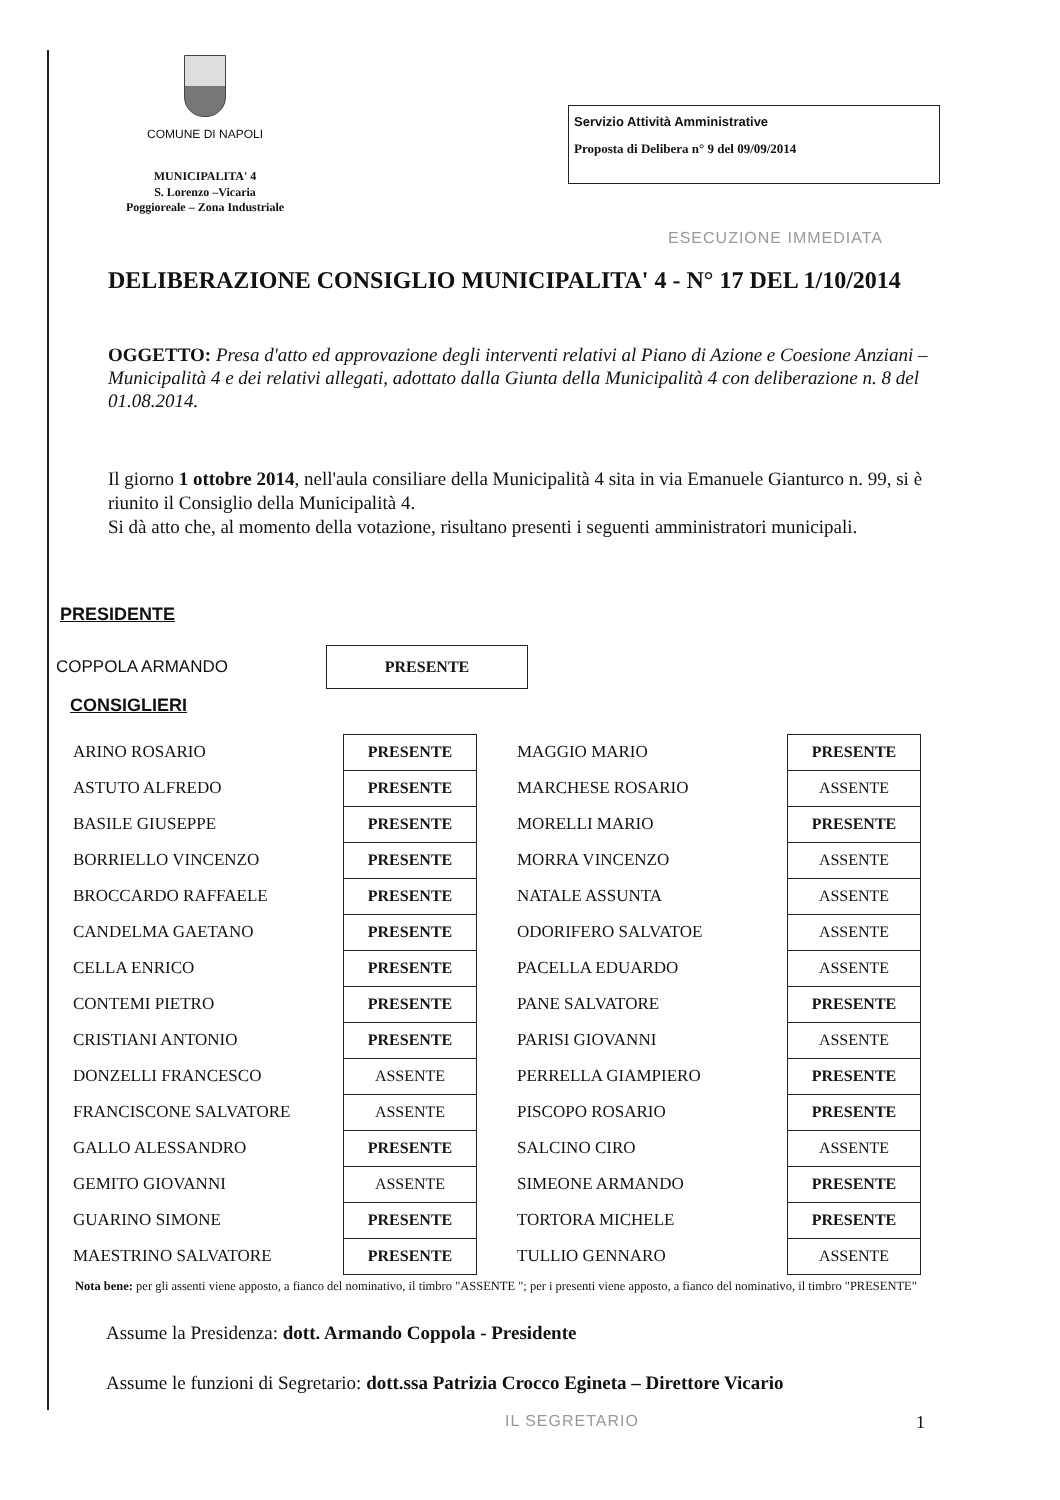COMUNE DI NAPOLI
MUNICIPALITA' 4
S. Lorenzo –Vicaria
Poggioreale – Zona Industriale
Servizio Attività Amministrative
Proposta di Delibera n° 9 del 09/09/2014
ESECUZIONE IMMEDIATA
DELIBERAZIONE CONSIGLIO MUNICIPALITA' 4 - N° 17 DEL 1/10/2014
OGGETTO: Presa d'atto ed approvazione degli interventi relativi al Piano di Azione e Coesione Anziani – Municipalità 4 e dei relativi allegati, adottato dalla Giunta della Municipalità 4 con deliberazione n. 8 del 01.08.2014.
Il giorno 1 ottobre 2014, nell'aula consiliare della Municipalità 4 sita in via Emanuele Gianturco n. 99, si è riunito il Consiglio della Municipalità 4.
Si dà atto che, al momento della votazione, risultano presenti i seguenti amministratori municipali.
PRESIDENTE
COPPOLA ARMANDO PRESENTE
CONSIGLIERI
| ARINO ROSARIO | PRESENTE | MAGGIO MARIO | PRESENTE |
| ASTUTO ALFREDO | PRESENTE | MARCHESE ROSARIO | ASSENTE |
| BASILE GIUSEPPE | PRESENTE | MORELLI MARIO | PRESENTE |
| BORRIELLO VINCENZO | PRESENTE | MORRA VINCENZO | ASSENTE |
| BROCCARDO RAFFAELE | PRESENTE | NATALE ASSUNTA | ASSENTE |
| CANDELMA GAETANO | PRESENTE | ODORIFERO SALVATOE | ASSENTE |
| CELLA ENRICO | PRESENTE | PACELLA EDUARDO | ASSENTE |
| CONTEMI PIETRO | PRESENTE | PANE SALVATORE | PRESENTE |
| CRISTIANI ANTONIO | PRESENTE | PARISI GIOVANNI | ASSENTE |
| DONZELLI FRANCESCO | ASSENTE | PERRELLA GIAMPIERO | PRESENTE |
| FRANCISCONE SALVATORE | ASSENTE | PISCOPO ROSARIO | PRESENTE |
| GALLO ALESSANDRO | PRESENTE | SALCINO CIRO | ASSENTE |
| GEMITO GIOVANNI | ASSENTE | SIMEONE ARMANDO | PRESENTE |
| GUARINO SIMONE | PRESENTE | TORTORA MICHELE | PRESENTE |
| MAESTRINO SALVATORE | PRESENTE | TULLIO GENNARO | ASSENTE |
Nota bene: per gli assenti viene apposto, a fianco del nominativo, il timbro "ASSENTE "; per i presenti viene apposto, a fianco del nominativo, il timbro "PRESENTE"
Assume la Presidenza: dott. Armando Coppola - Presidente
Assume le funzioni di Segretario: dott.ssa Patrizia Crocco Egineta – Direttore Vicario
IL SEGRETARIO 1